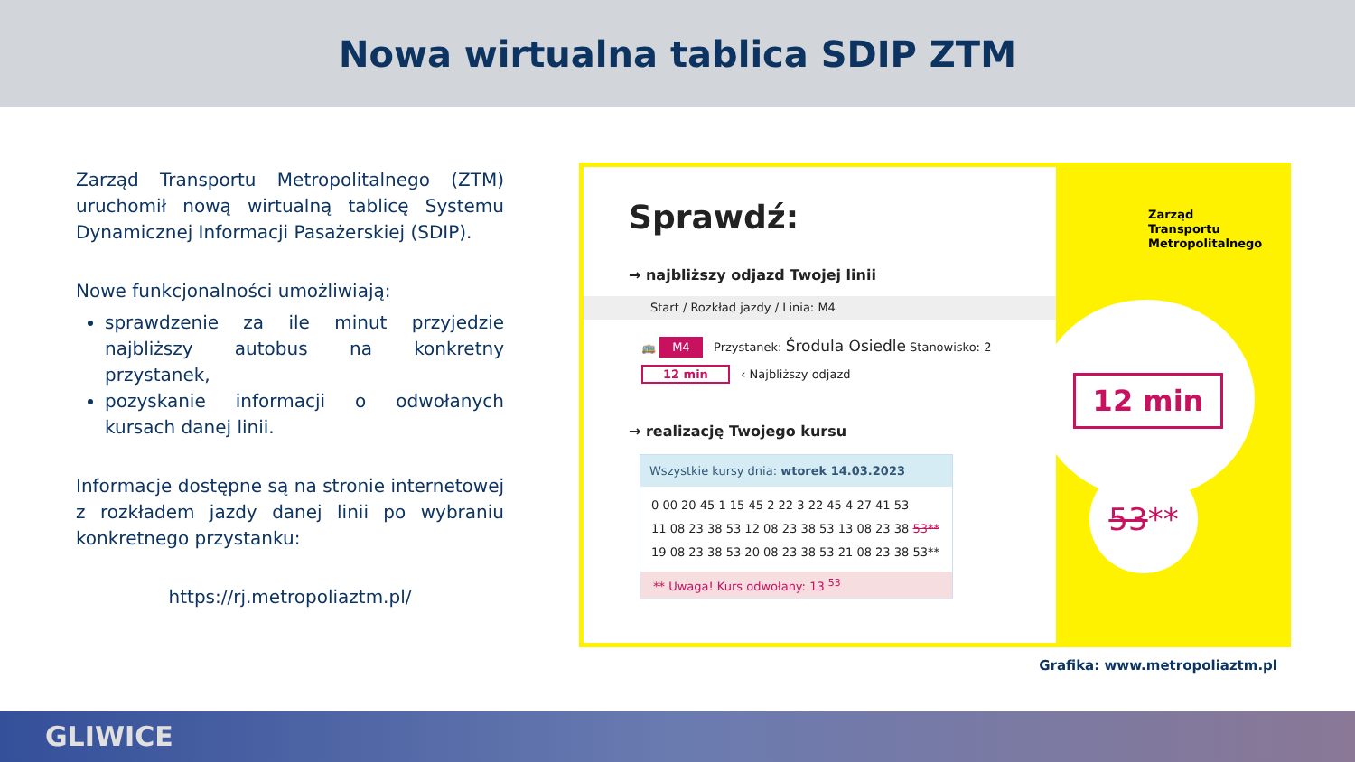Nowa wirtualna tablica SDIP ZTM
Zarząd Transportu Metropolitalnego (ZTM) uruchomił nową wirtualną tablicę Systemu Dynamicznej Informacji Pasażerskiej (SDIP).
Nowe funkcjonalności umożliwiają:
sprawdzenie za ile minut przyjedzie najbliższy autobus na konkretny przystanek,
pozyskanie informacji o odwołanych kursach danej linii.
Informacje dostępne są na stronie internetowej z rozkładem jazdy danej linii po wybraniu konkretnego przystanku:
https://rj.metropoliaztm.pl/
Sprawdź:
→ najbliższy odjazd Twojej linii
Start / Rozkład jazdy / Linia: M4
🚌 M4 Przystanek: Środula Osiedle Stanowisko: 2
12 min ‹ Najbliższy odjazd
→ realizację Twojego kursu
Wszystkie kursy dnia: wtorek 14.03.2023
0 00 20 45 1 15 45 2 22 3 22 45 4 27 41 53
11 08 23 38 53 12 08 23 38 53 13 08 23 38 53**
19 08 23 38 53 20 08 23 38 53 21 08 23 38 53**
** Uwaga! Kurs odwołany: 13 <sup>53</sup>
Zarząd
Transportu
Metropolitalnego
12 min
53**
Grafika: www.metropoliaztm.pl
GLIWICE